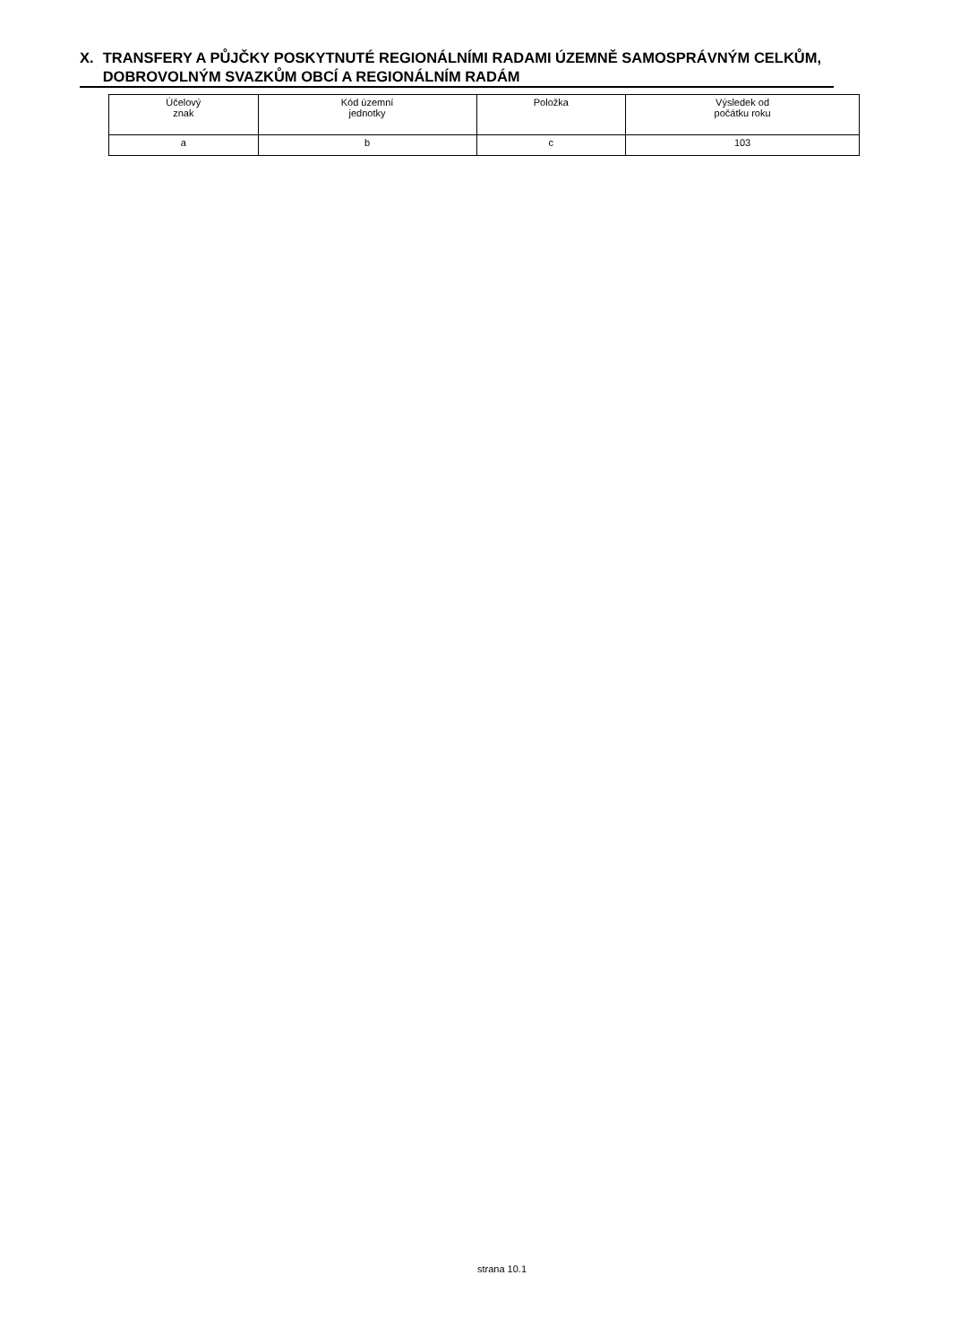X. TRANSFERY A PŮJČKY POSKYTNUTÉ REGIONÁLNÍMI RADAMI ÚZEMNĚ SAMOSPRÁVNÝM CELKŮM, DOBROVOLNÝM SVAZKŮM OBCÍ A REGIONÁLNÍM RADÁM
| Účelový znak | Kód územní jednotky | Položka | Výsledek od počátku roku |
| --- | --- | --- | --- |
| a | b | c | 103 |
strana 10.1